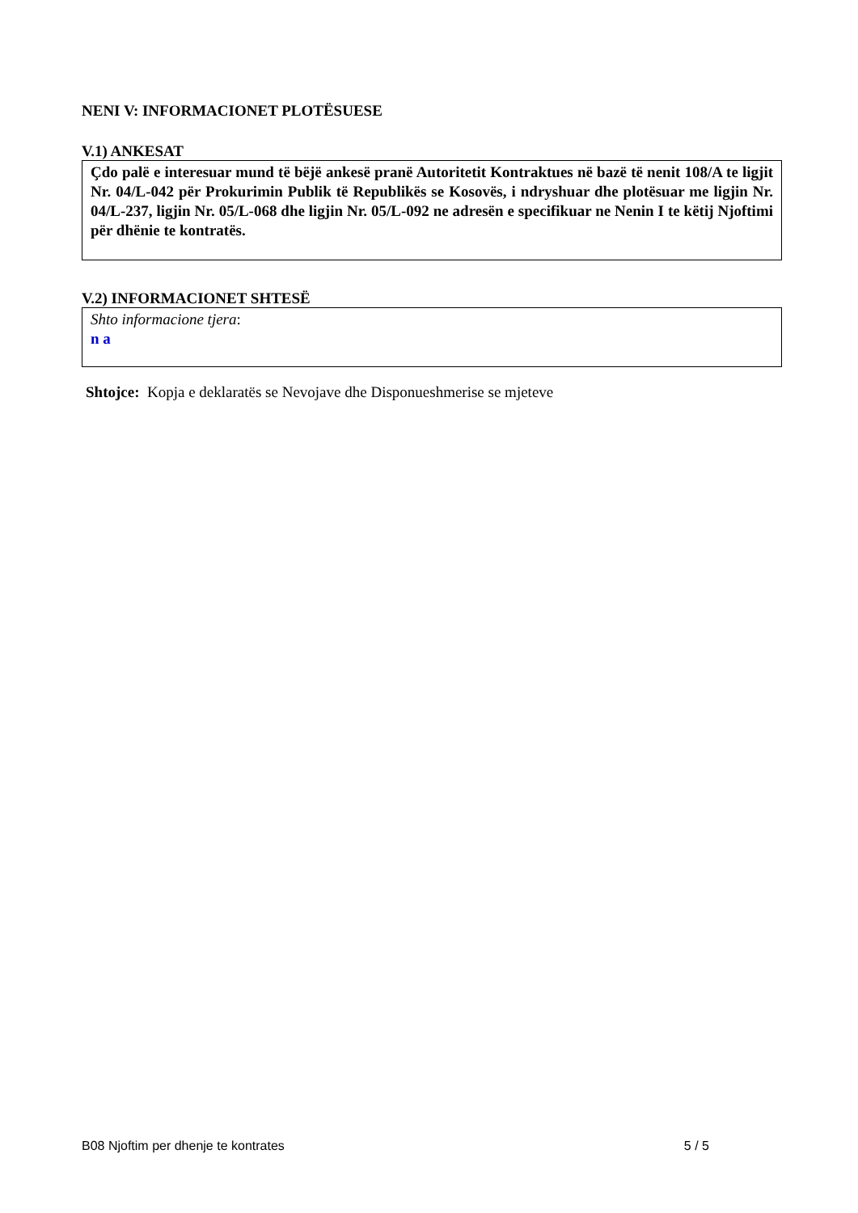NENI V: INFORMACIONET PLOTËSUESE
V.1) ANKESAT
Çdo palë e interesuar mund të bëjë ankesë pranë Autoritetit Kontraktues në bazë të nenit 108/A te ligjit Nr. 04/L-042 për Prokurimin Publik të Republikës se Kosovës, i ndryshuar dhe plotësuar me ligjin Nr. 04/L-237, ligjin Nr. 05/L-068 dhe ligjin Nr. 05/L-092 ne adresën e specifikuar ne Nenin I te këtij Njoftimi për dhënie te kontratës.
V.2) INFORMACIONET SHTESË
Shto informacione tjera:
n a
Shtojce: Kopja e deklaratës se Nevojave dhe Disponueshmerise se mjeteve
B08 Njoftim per dhenje te kontrates 5 / 5